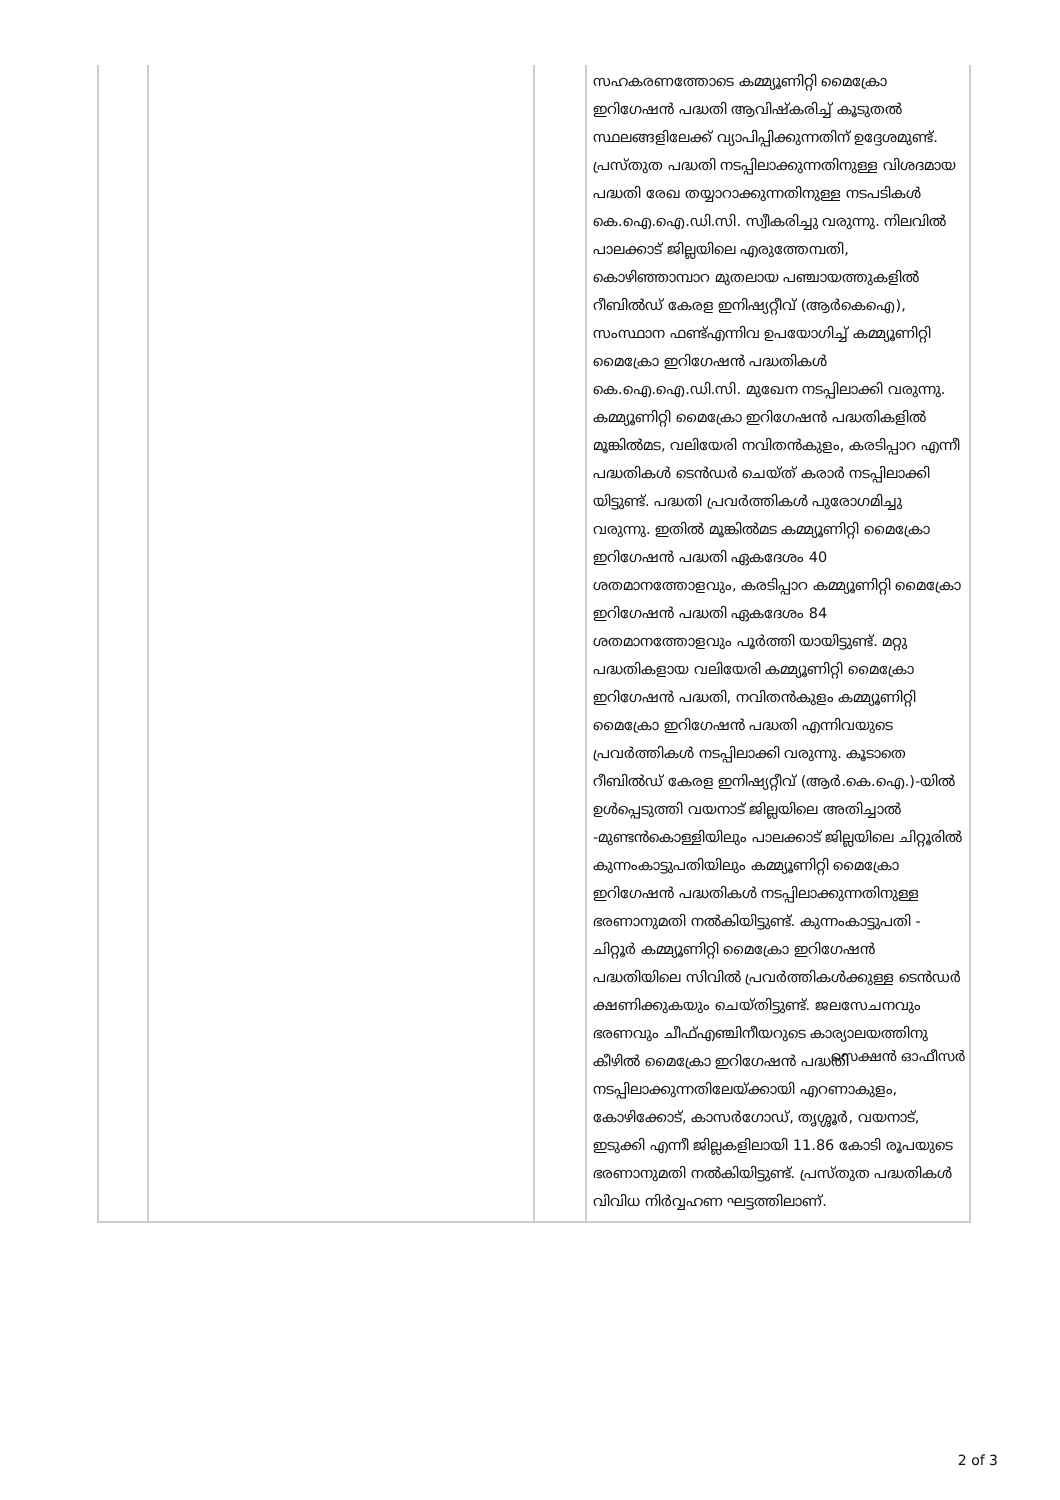| | | | സഹകരണത്തോടെ കമ്മ്യൂണിറ്റി മൈക്രോ ഇറിഗേഷൻ പദ്ധതി ആവിഷ്കരിച്ച് കൂടുതൽ സ്ഥലങ്ങളിലേക്ക് വ്യാപിപ്പിക്കുന്നതിന് ഉദ്ദേശമുണ്ട്. പ്രസ്തുത പദ്ധതി നടപ്പിലാക്കുന്നതിനുള്ള വിശദമായ പദ്ധതി രേഖ തയ്യാറാക്കുന്നതിനുള്ള നടപടികൾ കെ.ഐ.ഐ.ഡി.സി. സ്വീകരിച്ചു വരുന്നു. നിലവിൽ പാലക്കാട് ജില്ലയിലെ എരുത്തേമ്പതി, കൊഴിഞ്ഞാമ്പാറ മുതലായ പഞ്ചായത്തുകളിൽ റീബിൽഡ് കേരള ഇനിഷ്യറ്റീവ് (ആർകെഐ), സംസ്ഥാന ഫണ്ട്എന്നിവ ഉപയോഗിച്ച് കമ്മ്യൂണിറ്റി മൈക്രോ ഇറിഗേഷൻ പദ്ധതികൾ കെ.ഐ.ഐ.ഡി.സി. മുഖേന നടപ്പിലാക്കി വരുന്നു. കമ്മ്യൂണിറ്റി മൈക്രോ ഇറിഗേഷൻ പദ്ധതികളിൽ മൂങ്കിൽമട, വലിയേരി നവിതൻകുളം, കരടിപ്പാറ എന്നീ പദ്ധതികൾ ടെൻഡർ ചെയ്ത് കരാർ നടപ്പിലാക്കി യിട്ടുണ്ട്. പദ്ധതി പ്രവർത്തികൾ പുരോഗമിച്ചു വരുന്നു. ഇതിൽ മൂങ്കിൽമട കമ്മ്യൂണിറ്റി മൈക്രോ ഇറിഗേഷൻ പദ്ധതി ഏകദേശം 40 ശതമാനത്തോളവും, കരടിപ്പാറ കമ്മ്യൂണിറ്റി മൈക്രോ ഇറിഗേഷൻ പദ്ധതി ഏകദേശം 84 ശതമാനത്തോളവും പൂർത്തി യായിട്ടുണ്ട്. മറ്റു പദ്ധതികളായ വലിയേരി കമ്മ്യൂണിറ്റി മൈക്രോ ഇറിഗേഷൻ പദ്ധതി, നവിതൻകുളം കമ്മ്യൂണിറ്റി മൈക്രോ ഇറിഗേഷൻ പദ്ധതി എന്നിവയുടെ പ്രവർത്തികൾ നടപ്പിലാക്കി വരുന്നു. കൂടാതെ റീബിൽഡ് കേരള ഇനിഷ്യറ്റീവ് (ആർ.കെ.ഐ.)-യിൽ ഉൾപ്പെടുത്തി വയനാട് ജില്ലയിലെ അതിച്ചാൽ -മുണ്ടൻകൊള്ളിയിലും പാലക്കാട് ജില്ലയിലെ ചിറ്റൂരിൽ കുന്നംകാട്ടുപതിയിലും കമ്മ്യൂണിറ്റി മൈക്രോ ഇറിഗേഷൻ പദ്ധതികൾ നടപ്പിലാക്കുന്നതിനുള്ള ഭരണാനുമതി നൽകിയിട്ടുണ്ട്. കുന്നംകാട്ടുപതി - ചിറ്റൂർ കമ്മ്യൂണിറ്റി മൈക്രോ ഇറിഗേഷൻ പദ്ധതിയിലെ സിവിൽ പ്രവർത്തികൾക്കുള്ള ടെൻഡർ ക്ഷണിക്കുകയും ചെയ്തിട്ടുണ്ട്. ജലസേചനവും ഭരണവും ചീഫ്എഞ്ചിനീയറുടെ കാര്യാലയത്തിനു കീഴിൽ മൈക്രോ ഇറിഗേഷൻ പദ്ധതി നടപ്പിലാക്കുന്നതിലേയ്ക്കായി എറണാകുളം, കോഴിക്കോട്, കാസർഗോഡ്, തൃശ്ശൂർ, വയനാട്, ഇടുക്കി എന്നീ ജില്ലകളിലായി 11.86 കോടി രൂപയുടെ ഭരണാനുമതി നൽകിയിട്ടുണ്ട്. പ്രസ്തുത പദ്ധതികൾ വിവിധ നിർവ്വഹണ ഘട്ടത്തിലാണ്. |
സെക്ഷൻ ഓഫീസർ
2 of 3